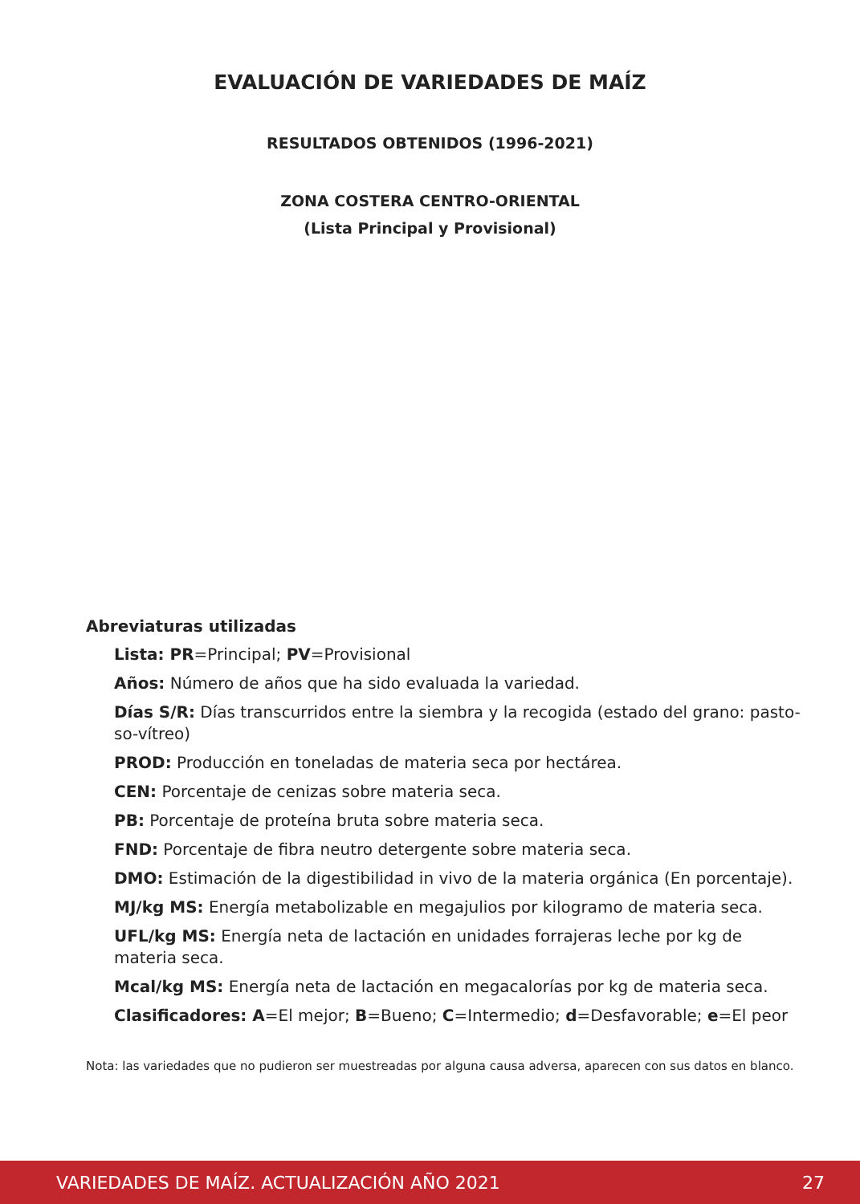EVALUACIÓN DE VARIEDADES DE MAÍZ
RESULTADOS OBTENIDOS (1996-2021)
ZONA COSTERA CENTRO-ORIENTAL
(Lista Principal y Provisional)
Abreviaturas utilizadas
Lista: PR=Principal; PV=Provisional
Años: Número de años que ha sido evaluada la variedad.
Días S/R: Días transcurridos entre la siembra y la recogida (estado del grano: pasto-so-vítreo)
PROD: Producción en toneladas de materia seca por hectárea.
CEN: Porcentaje de cenizas sobre materia seca.
PB: Porcentaje de proteína bruta sobre materia seca.
FND: Porcentaje de fibra neutro detergente sobre materia seca.
DMO: Estimación de la digestibilidad in vivo de la materia orgánica (En porcentaje).
MJ/kg MS: Energía metabolizable en megajulios por kilogramo de materia seca.
UFL/kg MS: Energía neta de lactación en unidades forrajeras leche por kg de materia seca.
Mcal/kg MS: Energía neta de lactación en megacalorías por kg de materia seca.
Clasificadores: A=El mejor; B=Bueno; C=Intermedio; d=Desfavorable; e=El peor
Nota: las variedades que no pudieron ser muestreadas por alguna causa adversa, aparecen con sus datos en blanco.
VARIEDADES DE MAÍZ. ACTUALIZACIÓN AÑO 2021 27